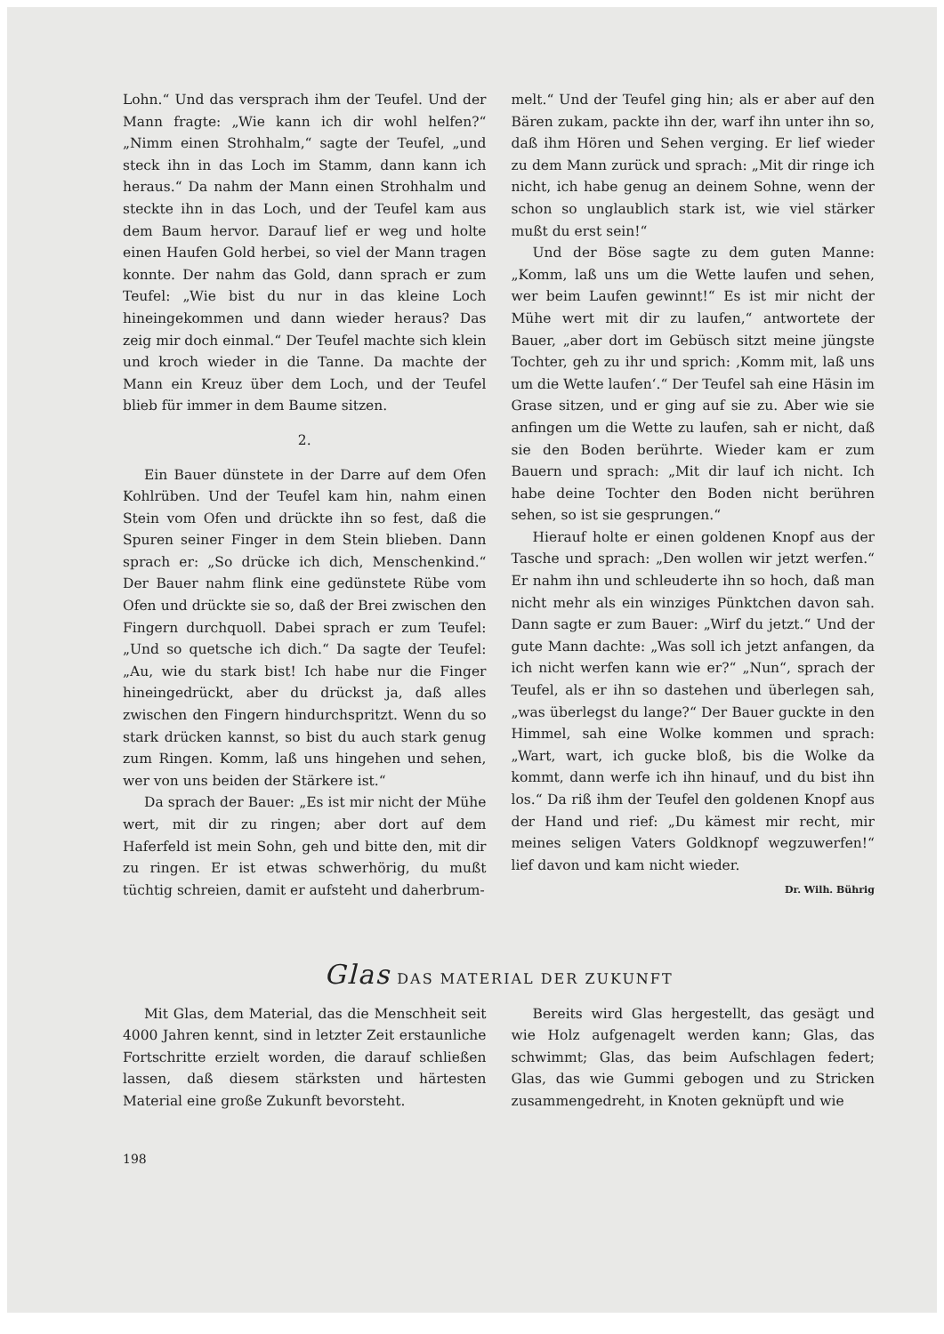Lohn.“ Und das versprach ihm der Teufel. Und der Mann fragte: „Wie kann ich dir wohl helfen?“ „Nimm einen Strohhalm,“ sagte der Teufel, „und steck ihn in das Loch im Stamm, dann kann ich heraus.“ Da nahm der Mann einen Strohhalm und steckte ihn in das Loch, und der Teufel kam aus dem Baum hervor. Darauf lief er weg und holte einen Haufen Gold herbei, so viel der Mann tragen konnte. Der nahm das Gold, dann sprach er zum Teufel: „Wie bist du nur in das kleine Loch hineingekommen und dann wieder heraus? Das zeig mir doch einmal.“ Der Teufel machte sich klein und kroch wieder in die Tanne. Da machte der Mann ein Kreuz über dem Loch, und der Teufel blieb für immer in dem Baume sitzen.
2.
Ein Bauer dünstete in der Darre auf dem Ofen Kohlrüben. Und der Teufel kam hin, nahm einen Stein vom Ofen und drückte ihn so fest, daß die Spuren seiner Finger in dem Stein blieben. Dann sprach er: „So drücke ich dich, Menschenkind.“ Der Bauer nahm flink eine gedünstete Rübe vom Ofen und drückte sie so, daß der Brei zwischen den Fingern durchquoll. Dabei sprach er zum Teufel: „Und so quetsche ich dich.“ Da sagte der Teufel: „Au, wie du stark bist! Ich habe nur die Finger hineingedrückt, aber du drückst ja, daß alles zwischen den Fingern hindurchspritzt. Wenn du so stark drücken kannst, so bist du auch stark genug zum Ringen. Komm, laß uns hingehen und sehen, wer von uns beiden der Stärkere ist.“
Da sprach der Bauer: „Es ist mir nicht der Mühe wert, mit dir zu ringen; aber dort auf dem Haferfeld ist mein Sohn, geh und bitte den, mit dir zu ringen. Er ist etwas schwerhörig, du mußt tüchtig schreien, damit er aufsteht und daherbrum-
melt.“ Und der Teufel ging hin; als er aber auf den Bären zukam, packte ihn der, warf ihn unter ihn so, daß ihm Hören und Sehen verging. Er lief wieder zu dem Mann zurück und sprach: „Mit dir ringe ich nicht, ich habe genug an deinem Sohne, wenn der schon so unglaublich stark ist, wie viel stärker mußt du erst sein!“
Und der Böse sagte zu dem guten Manne: „Komm, laß uns um die Wette laufen und sehen, wer beim Laufen gewinnt!“ Es ist mir nicht der Mühe wert mit dir zu laufen,“ antwortete der Bauer, „aber dort im Gebüsch sitzt meine jüngste Tochter, geh zu ihr und sprich: ‚Komm mit, laß uns um die Wette laufen‘.“ Der Teufel sah eine Häsin im Grase sitzen, und er ging auf sie zu. Aber wie sie anfingen um die Wette zu laufen, sah er nicht, daß sie den Boden berührte. Wieder kam er zum Bauern und sprach: „Mit dir lauf ich nicht. Ich habe deine Tochter den Boden nicht berühren sehen, so ist sie gesprungen.“
Hierauf holte er einen goldenen Knopf aus der Tasche und sprach: „Den wollen wir jetzt werfen.“ Er nahm ihn und schleuderte ihn so hoch, daß man nicht mehr als ein winziges Pünktchen davon sah. Dann sagte er zum Bauer: „Wirf du jetzt.“ Und der gute Mann dachte: „Was soll ich jetzt anfangen, da ich nicht werfen kann wie er?“ „Nun“, sprach der Teufel, als er ihn so dastehen und überlegen sah, „was überlegst du lange?“ Der Bauer guckte in den Himmel, sah eine Wolke kommen und sprach: „Wart, wart, ich gucke bloß, bis die Wolke da kommt, dann werfe ich ihn hinauf, und du bist ihn los.“ Da riß ihm der Teufel den goldenen Knopf aus der Hand und rief: „Du kämest mir recht, mir meines seligen Vaters Goldknopf wegzuwerfen!“ lief davon und kam nicht wieder.
Dr. Wilh. Bührig
Glas DAS MATERIAL DER ZUKUNFT
Mit Glas, dem Material, das die Menschheit seit 4000 Jahren kennt, sind in letzter Zeit erstaunliche Fortschritte erzielt worden, die darauf schließen lassen, daß diesem stärksten und härtesten Material eine große Zukunft bevorsteht.
Bereits wird Glas hergestellt, das gesägt und wie Holz aufgenagelt werden kann; Glas, das schwimmt; Glas, das beim Aufschlagen federt; Glas, das wie Gummi gebogen und zu Stricken zusammengedreht, in Knoten geknüpft und wie
198